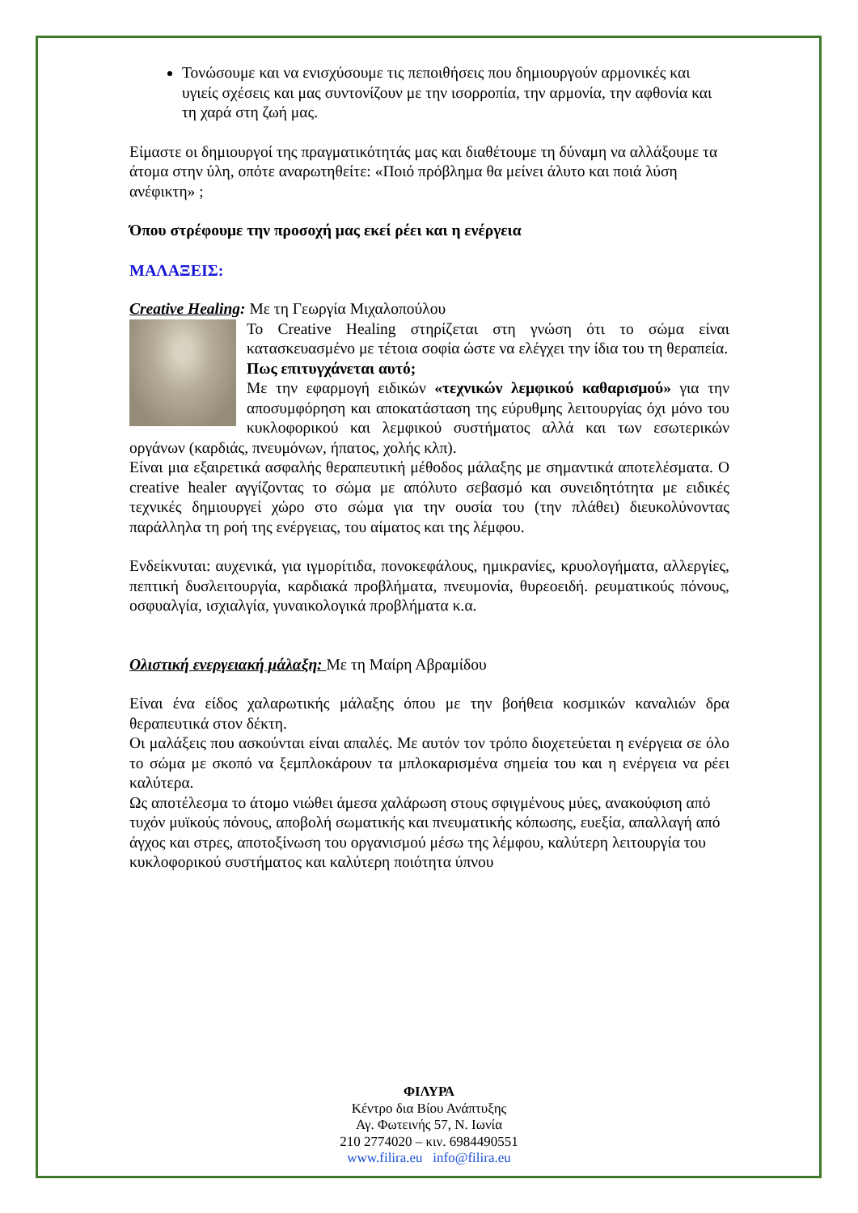Τονώσουμε και να ενισχύσουμε τις πεποιθήσεις που δημιουργούν αρμονικές και υγιείς σχέσεις και μας συντονίζουν με την ισορροπία, την αρμονία, την αφθονία και τη χαρά στη ζωή μας.
Είμαστε οι δημιουργοί της πραγματικότητάς μας και διαθέτουμε τη δύναμη να αλλάξουμε τα άτομα στην ύλη, οπότε αναρωτηθείτε: «Ποιό πρόβλημα θα μείνει άλυτο και ποιά λύση ανέφικτη» ;
Όπου στρέφουμε την προσοχή μας εκεί ρέει και η ενέργεια
ΜΑΛΑΞΕΙΣ:
Creative Healing: Με τη Γεωργία Μιχαλοπούλου
Το Creative Healing στηρίζεται στη γνώση ότι το σώμα είναι κατασκευασμένο με τέτοια σοφία ώστε να ελέγχει την ίδια του τη θεραπεία.
Πως επιτυγχάνεται αυτό;
Με την εφαρμογή ειδικών «τεχνικών λεμφικού καθαρισμού» για την αποσυμφόρηση και αποκατάσταση της εύρυθμης λειτουργίας όχι μόνο του κυκλοφορικού και λεμφικού συστήματος αλλά και των εσωτερικών οργάνων (καρδιάς, πνευμόνων, ήπατος, χολής κλπ).
Είναι μια εξαιρετικά ασφαλής θεραπευτική μέθοδος μάλαξης με σημαντικά αποτελέσματα. Ο creative healer αγγίζοντας το σώμα με απόλυτο σεβασμό και συνειδητότητα με ειδικές τεχνικές δημιουργεί χώρο στο σώμα για την ουσία του (την πλάθει) διευκολύνοντας παράλληλα τη ροή της ενέργειας, του αίματος και της λέμφου.
Ενδείκνυται: αυχενικά, για ιγμορίτιδα, πονοκεφάλους, ημικρανίες, κρυολογήματα, αλλεργίες, πεπτική δυσλειτουργία, καρδιακά προβλήματα, πνευμονία, θυρεοειδή. ρευματικούς πόνους, οσφυαλγία, ισχιαλγία, γυναικολογικά προβλήματα κ.α.
Ολιστική ενεργειακή μάλαξη: Με τη Μαίρη Αβραμίδου
Είναι ένα είδος χαλαρωτικής μάλαξης όπου με την βοήθεια κοσμικών καναλιών δρα θεραπευτικά στον δέκτη.
Οι μαλάξεις που ασκούνται είναι απαλές. Με αυτόν τον τρόπο διοχετεύεται η ενέργεια σε όλο το σώμα με σκοπό να ξεμπλοκάρουν τα μπλοκαρισμένα σημεία του και η ενέργεια να ρέει καλύτερα.
Ως αποτέλεσμα το άτομο νιώθει άμεσα χαλάρωση στους σφιγμένους μύες, ανακούφιση από τυχόν μυϊκούς πόνους, αποβολή σωματικής και πνευματικής κόπωσης, ευεξία, απαλλαγή από άγχος και στρες, αποτοξίνωση του οργανισμού μέσω της λέμφου, καλύτερη λειτουργία του κυκλοφορικού συστήματος και καλύτερη ποιότητα ύπνου
ΦΙΛΥΡΑ
Κέντρο δια Βίου Ανάπτυξης
Αγ. Φωτεινής 57, Ν. Ιωνία
210 2774020 – κιν. 6984490551
www.filira.eu info@filira.eu